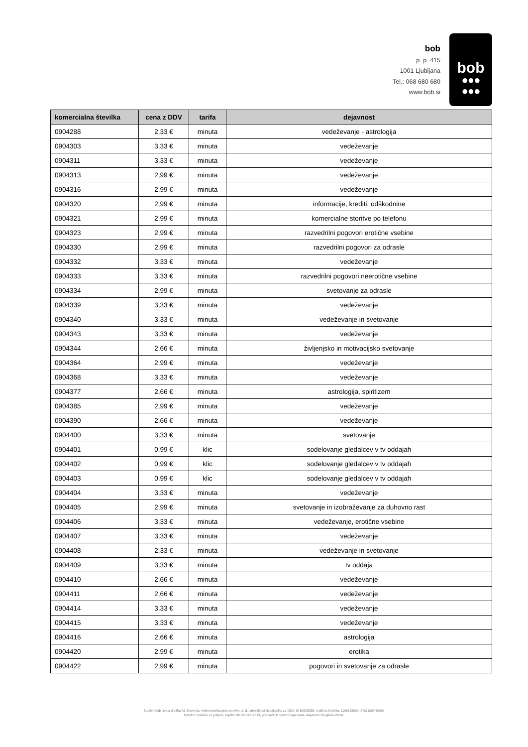bob
p. p. 415
1001 Ljubljana
Tel.: 068 680 680
www.bob.si
bob
●●●
●●●
| komercialna številka | cena z DDV | tarifa | dejavnost |
| --- | --- | --- | --- |
| 0904288 | 2,33 € | minuta | vedeževanje - astrologija |
| 0904303 | 3,33 € | minuta | vedeževanje |
| 0904311 | 3,33 € | minuta | vedeževanje |
| 0904313 | 2,99 € | minuta | vedeževanje |
| 0904316 | 2,99 € | minuta | vedeževanje |
| 0904320 | 2,99 € | minuta | informacije, krediti, odškodnine |
| 0904321 | 2,99 € | minuta | komercialne storitve po telefonu |
| 0904323 | 2,99 € | minuta | razvedrilni pogovori erotične vsebine |
| 0904330 | 2,99 € | minuta | razvedrilni pogovori za odrasle |
| 0904332 | 3,33 € | minuta | vedeževanje |
| 0904333 | 3,33 € | minuta | razvedrilni pogovori neerotične vsebine |
| 0904334 | 2,99 € | minuta | svetovanje za odrasle |
| 0904339 | 3,33 € | minuta | vedeževanje |
| 0904340 | 3,33 € | minuta | vedeževanje in svetovanje |
| 0904343 | 3,33 € | minuta | vedeževanje |
| 0904344 | 2,66 € | minuta | življenjsko in motivacijsko svetovanje |
| 0904364 | 2,99 € | minuta | vedeževanje |
| 0904368 | 3,33 € | minuta | vedeževanje |
| 0904377 | 2,66 € | minuta | astrologija, spiritizem |
| 0904385 | 2,99 € | minuta | vedeževanje |
| 0904390 | 2,66 € | minuta | vedeževanje |
| 0904400 | 3,33 € | minuta | svetovanje |
| 0904401 | 0,99 € | klic | sodelovanje gledalcev v tv oddajah |
| 0904402 | 0,99 € | klic | sodelovanje gledalcev v tv oddajah |
| 0904403 | 0,99 € | klic | sodelovanje gledalcev v tv oddajah |
| 0904404 | 3,33 € | minuta | vedeževanje |
| 0904405 | 2,99 € | minuta | svetovanje in izobraževanje za duhovno rast |
| 0904406 | 3,33 € | minuta | vedeževanje, erotične vsebine |
| 0904407 | 3,33 € | minuta | vedeževanje |
| 0904408 | 2,33 € | minuta | vedeževanje in svetovanje |
| 0904409 | 3,33 € | minuta | tv oddaja |
| 0904410 | 2,66 € | minuta | vedeževanje |
| 0904411 | 2,66 € | minuta | vedeževanje |
| 0904414 | 3,33 € | minuta | vedeževanje |
| 0904415 | 3,33 € | minuta | vedeževanje |
| 0904416 | 2,66 € | minuta | astrologija |
| 0904420 | 2,99 € | minuta | erotika |
| 0904422 | 2,99 € | minuta | pogovori in svetovanje za odrasle |
Storitve bob izvaja družba A1 Slovenija, telekomunikacijske storitve, d. d., identifikacijska številka za DDV: SI 60595256, matična številka: 1196332000, SRG1/29430/00.
Okrožno sodišče v Ljubljani, kapital: 38.781.000 EUR, predsednik nadzornega sveta: Alejandro Douglass Plater.